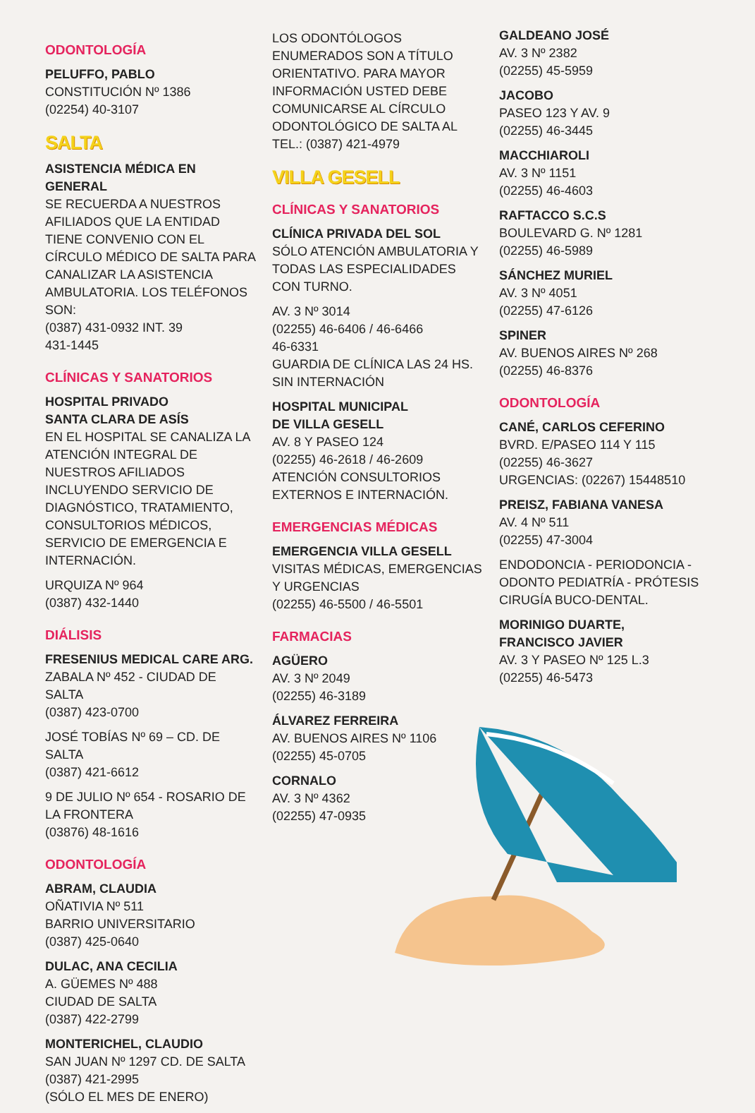ODONTOLOGÍA
PELUFFO, PABLO
CONSTITUCIÓN Nº 1386
(02254) 40-3107
SALTA
ASISTENCIA MÉDICA EN GENERAL
SE RECUERDA A NUESTROS AFILIADOS QUE LA ENTIDAD TIENE CONVENIO CON EL CÍRCULO MÉDICO DE SALTA PARA CANALIZAR LA ASISTENCIA AMBULATORIA. LOS TELÉFONOS SON:
(0387) 431-0932 INT. 39
431-1445
CLÍNICAS Y SANATORIOS
HOSPITAL PRIVADO
SANTA CLARA DE ASÍS
EN EL HOSPITAL SE CANALIZA LA ATENCIÓN INTEGRAL DE NUESTROS AFILIADOS INCLUYENDO SERVICIO DE DIAGNÓSTICO, TRATAMIENTO, CONSULTORIOS MÉDICOS, SERVICIO DE EMERGENCIA E INTERNACIÓN.
URQUIZA Nº 964
(0387) 432-1440
DIÁLISIS
FRESENIUS MEDICAL CARE ARG.
ZABALA Nº 452 - CIUDAD DE SALTA
(0387) 423-0700
JOSÉ TOBÍAS Nº 69 – CD. DE SALTA
(0387) 421-6612
9 DE JULIO Nº 654 - ROSARIO DE LA FRONTERA
(03876) 48-1616
ODONTOLOGÍA
ABRAM, CLAUDIA
OÑATIVIA Nº 511
BARRIO UNIVERSITARIO
(0387) 425-0640
DULAC, ANA CECILIA
A. GÜEMES Nº 488
CIUDAD DE SALTA
(0387) 422-2799
MONTERICHEL, CLAUDIO
SAN JUAN Nº 1297 CD. DE SALTA
(0387) 421-2995
(SÓLO EL MES DE ENERO)
LOS ODONTÓLOGOS ENUMERADOS SON A TÍTULO ORIENTATIVO. PARA MAYOR INFORMACIÓN USTED DEBE COMUNICARSE AL CÍRCULO ODONTOLÓGICO DE SALTA AL TEL.: (0387) 421-4979
VILLA GESELL
CLÍNICAS Y SANATORIOS
CLÍNICA PRIVADA DEL SOL
SÓLO ATENCIÓN AMBULATORIA Y TODAS LAS ESPECIALIDADES CON TURNO.
AV. 3 Nº 3014
(02255) 46-6406 / 46-6466
46-6331
GUARDIA DE CLÍNICA LAS 24 HS.
SIN INTERNACIÓN
HOSPITAL MUNICIPAL
DE VILLA GESELL
AV. 8 Y PASEO 124
(02255) 46-2618 / 46-2609
ATENCIÓN CONSULTORIOS EXTERNOS E INTERNACIÓN.
EMERGENCIAS MÉDICAS
EMERGENCIA VILLA GESELL
VISITAS MÉDICAS, EMERGENCIAS Y URGENCIAS
(02255) 46-5500 / 46-5501
FARMACIAS
AGÜERO
AV. 3 Nº 2049
(02255) 46-3189
ÁLVAREZ FERREIRA
AV. BUENOS AIRES Nº 1106
(02255) 45-0705
CORNALO
AV. 3 Nº 4362
(02255) 47-0935
GALDEANO JOSÉ
AV. 3 Nº 2382
(02255) 45-5959
JACOBO
PASEO 123 Y AV. 9
(02255) 46-3445
MACCHIAROLI
AV. 3 Nº 1151
(02255) 46-4603
RAFTACCO S.C.S
BOULEVARD G. Nº 1281
(02255) 46-5989
SÁNCHEZ MURIEL
AV. 3 Nº 4051
(02255) 47-6126
SPINER
AV. BUENOS AIRES Nº 268
(02255) 46-8376
ODONTOLOGÍA
CANÉ, CARLOS CEFERINO
BVRD. E/PASEO 114 Y 115
(02255) 46-3627
URGENCIAS: (02267) 15448510
PREISZ, FABIANA VANESA
AV. 4 Nº 511
(02255) 47-3004
ENDODONCIA - PERIODONCIA - ODONTO PEDIATRÍA - PRÓTESIS CIRUGÍA BUCO-DENTAL.
MORINIGO DUARTE,
FRANCISCO JAVIER
AV. 3 Y PASEO Nº 125 L.3
(02255) 46-5473